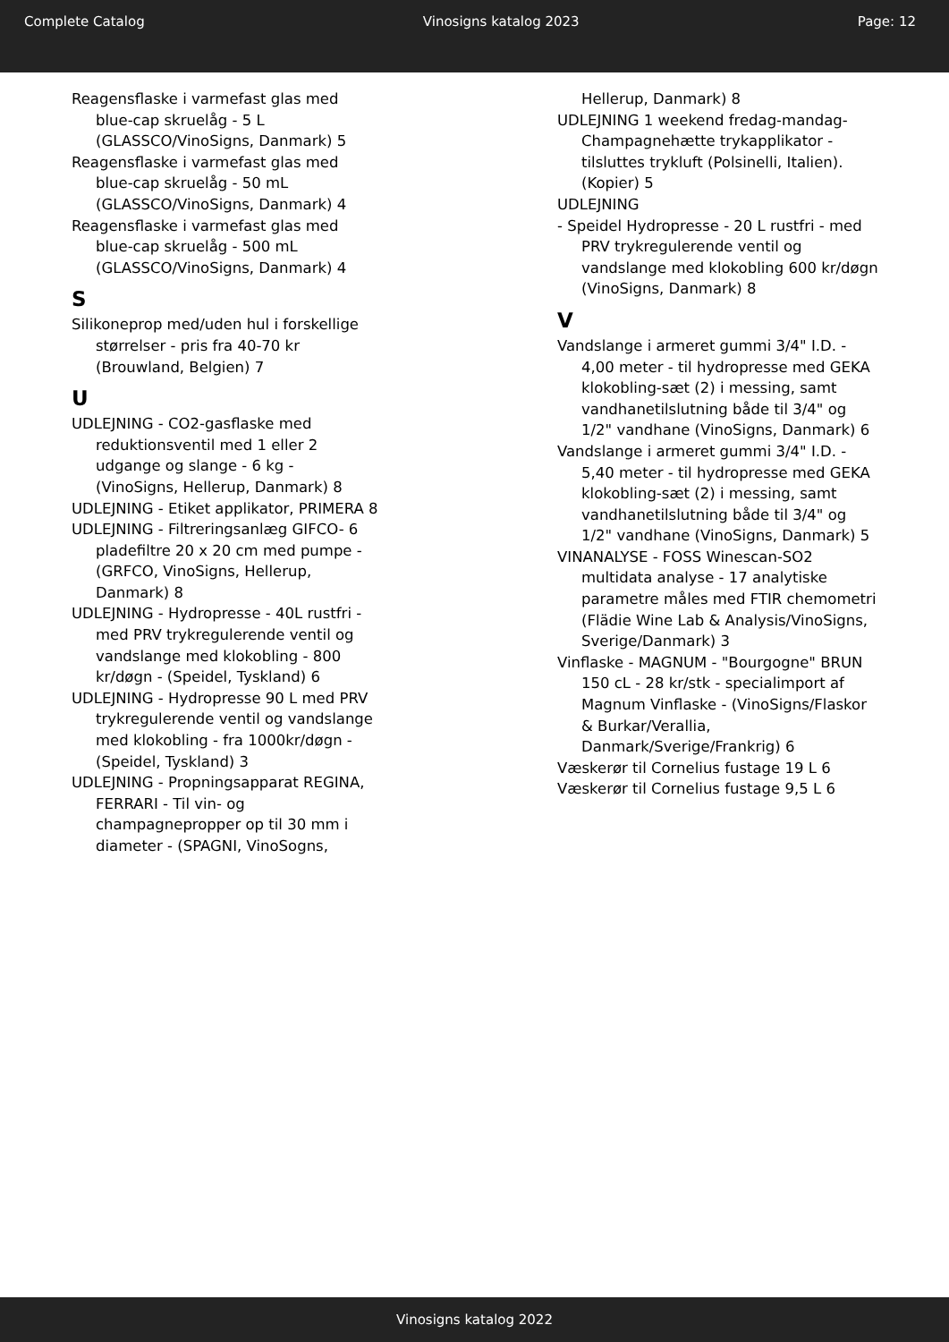Complete Catalog Vinosigns katalog 2023 Page: 12
Reagensflaske i varmefast glas med blue-cap skruelåg - 5 L (GLASSCO/VinoSigns, Danmark) 5
Reagensflaske i varmefast glas med blue-cap skruelåg - 50 mL (GLASSCO/VinoSigns, Danmark) 4
Reagensflaske i varmefast glas med blue-cap skruelåg - 500 mL (GLASSCO/VinoSigns, Danmark) 4
S
Silikoneprop med/uden hul i forskellige størrelser - pris fra 40-70 kr (Brouwland, Belgien) 7
U
UDLEJNING - CO2-gasflaske med reduktionsventil med 1 eller 2 udgange og slange - 6 kg - (VinoSigns, Hellerup, Danmark) 8
UDLEJNING - Etiket applikator, PRIMERA 8
UDLEJNING - Filtreringsanlæg GIFCO- 6 pladefiltre 20 x 20 cm med pumpe - (GRFCO, VinoSigns, Hellerup, Danmark) 8
UDLEJNING - Hydropresse - 40L rustfri - med PRV trykregulerende ventil og vandslange med klokobling - 800 kr/døgn - (Speidel, Tyskland) 6
UDLEJNING - Hydropresse 90 L med PRV trykregulerende ventil og vandslange med klokobling - fra 1000kr/døgn - (Speidel, Tyskland) 3
UDLEJNING - Propningsapparat REGINA, FERRARI - Til vin- og champagnepropper op til 30 mm i diameter - (SPAGNI, VinoSogns,
Hellerup, Danmark) 8
UDLEJNING 1 weekend fredag-mandag- Champagnehætte trykapplikator - tilsluttes trykluft (Polsinelli, Italien). (Kopier) 5
UDLEJNING
- Speidel Hydropresse - 20 L rustfri - med PRV trykregulerende ventil og vandslange med klokobling 600 kr/døgn (VinoSigns, Danmark) 8
V
Vandslange i armeret gummi 3/4" I.D. - 4,00 meter - til hydropresse med GEKA klokobling-sæt (2) i messing, samt vandhanetilslutning både til 3/4" og 1/2" vandhane (VinoSigns, Danmark) 6
Vandslange i armeret gummi 3/4" I.D. - 5,40 meter - til hydropresse med GEKA klokobling-sæt (2) i messing, samt vandhanetilslutning både til 3/4" og 1/2" vandhane (VinoSigns, Danmark) 5
VINANALYSE - FOSS Winescan-SO2 multidata analyse - 17 analytiske parametre måles med FTIR chemometri (Flädie Wine Lab & Analysis/VinoSigns, Sverige/Danmark) 3
Vinflaske - MAGNUM - "Bourgogne" BRUN 150 cL - 28 kr/stk - specialimport af Magnum Vinflaske - (VinoSigns/Flaskor & Burkar/Verallia, Danmark/Sverige/Frankrig) 6
Væskerør til Cornelius fustage 19 L 6
Væskerør til Cornelius fustage 9,5 L 6
Vinosigns katalog 2022